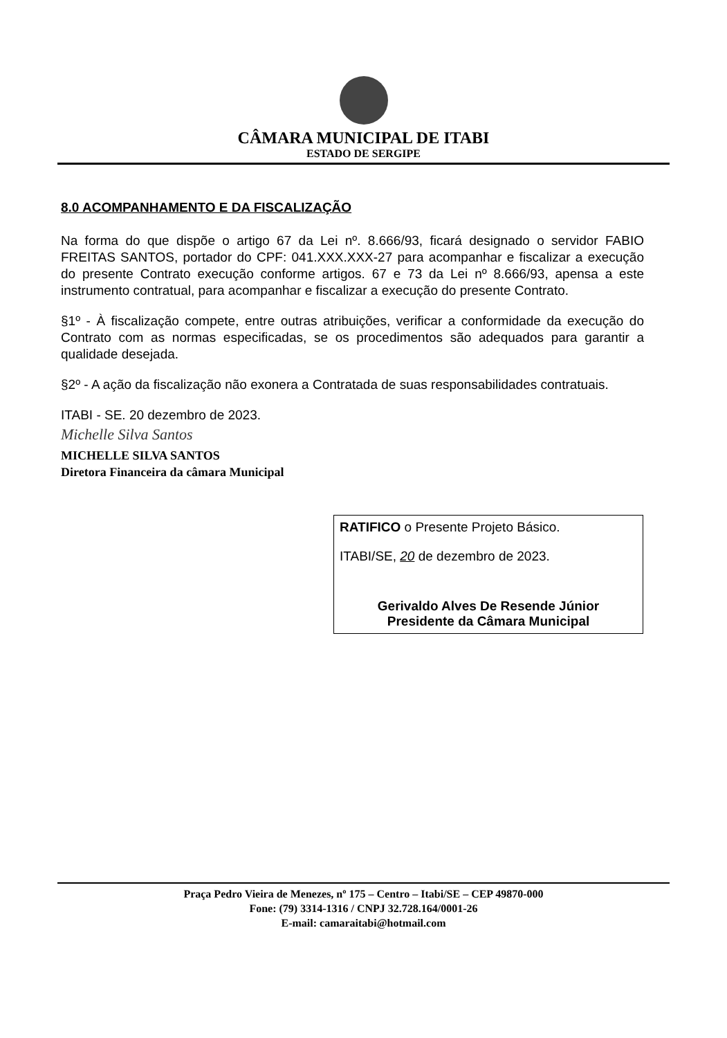CÂMARA MUNICIPAL DE ITABI
ESTADO DE SERGIPE
8.0 ACOMPANHAMENTO E DA FISCALIZAÇÃO
Na forma do que dispõe o artigo 67 da Lei nº. 8.666/93, ficará designado o servidor FABIO FREITAS SANTOS, portador do CPF: 041.XXX.XXX-27 para acompanhar e fiscalizar a execução do presente Contrato execução conforme artigos. 67 e 73 da Lei nº 8.666/93, apensa a este instrumento contratual, para acompanhar e fiscalizar a execução do presente Contrato.
§1º - À fiscalização compete, entre outras atribuições, verificar a conformidade da execução do Contrato com as normas especificadas, se os procedimentos são adequados para garantir a qualidade desejada.
§2º - A ação da fiscalização não exonera a Contratada de suas responsabilidades contratuais.
ITABI - SE. 20 dezembro de 2023.
Michelle Silva Santos
MICHELLE SILVA SANTOS
Diretora Financeira da câmara Municipal
RATIFICO o Presente Projeto Básico.
ITABI/SE, 20 de dezembro de 2023.
Gerivaldo Alves De Resende Júnior
Presidente da Câmara Municipal
Praça Pedro Vieira de Menezes, nº 175 – Centro – Itabi/SE – CEP 49870-000
Fone: (79) 3314-1316 / CNPJ 32.728.164/0001-26
E-mail: camaraitabi@hotmail.com